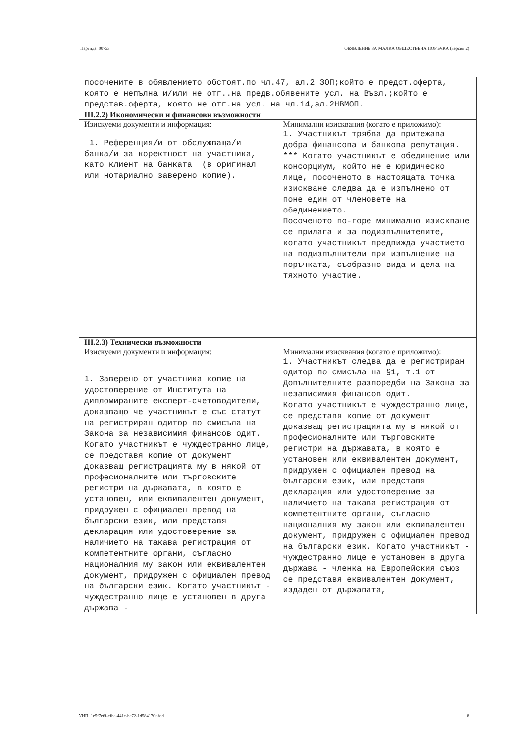Партида: 00753 ОБЯВЛЕНИЕ ЗА МАЛКА ОБЩЕСТВЕНА ПОРЪЧКА (версия 2)
| посочените в обявлението обстоят.по чл.47, ал.2 ЗОП;който е предст.оферта, която е непълна и/или не отг..на предв.обявените усл. на Възл.;който е представ.оферта, която не отг.на усл. на чл.14,ал.2НВМОП. | |
| III.2.2) Икономически и финансови възможности | |
| Изискуеми документи и информация: 1. Референция/и от обслужваща/и банка/и за коректност на участника, като клиент на банката (в оригинал или нотариално заверено копие). | Минимални изисквания (когато е приложимо): 1. Участникът трябва да притежава добра финансова и банкова репутация. *** Когато участникът е обединение или консорциум, който не е юридическо лице, посоченото в настоящата точка изискване следва да е изпълнено от поне един от членовете на обединението. Посоченото по-горе минимално изискване се прилага и за подизпълнителите, когато участникът предвижда участието на подизпълнители при изпълнение на поръчката, съобразно вида и дела на тяхното участие. |
| III.2.3) Технически възможности | |
| Изискуеми документи и информация: 1. Заверено от участника копие на удостоверение от Института на дипломираните експерт-счетоводители, доказващо че участникът е със статут на регистриран одитор по смисъла на Закона за независимия финансов одит. Когато участникът е чуждестранно лице, се представя копие от документ доказващ регистрацията му в някой от професионалните или търговските регистри на държавата, в която е установен, или еквивалентен документ, придружен с официален превод на български език, или представя декларация или удостоверение за наличието на такава регистрация от компетентните органи, съгласно националния му закон или еквивалентен документ, придружен с официален превод на български език. Когато участникът - чуждестранно лице е установен в друга държава - | Минимални изисквания (когато е приложимо): 1. Участникът следва да е регистриран одитор по смисъла на §1, т.1 от Допълнителните разпоредби на Закона за независимия финансов одит. Когато участникът е чуждестранно лице, се представя копие от документ доказващ регистрацията му в някой от професионалните или търговските регистри на държавата, в която е установен или еквивалентен документ, придружен с официален превод на български език, или представя декларация или удостоверение за наличието на такава регистрация от компетентните органи, съгласно националния му закон или еквивалентен документ, придружен с официален превод на български език. Когато участникът - чуждестранно лице е установен в друга държава - членка на Европейския съюз се представя еквивалентен документ, издаден от държавата, |
УНП: 1e5f7e6f-efbe-441e-bc72-1d584170eddd 8